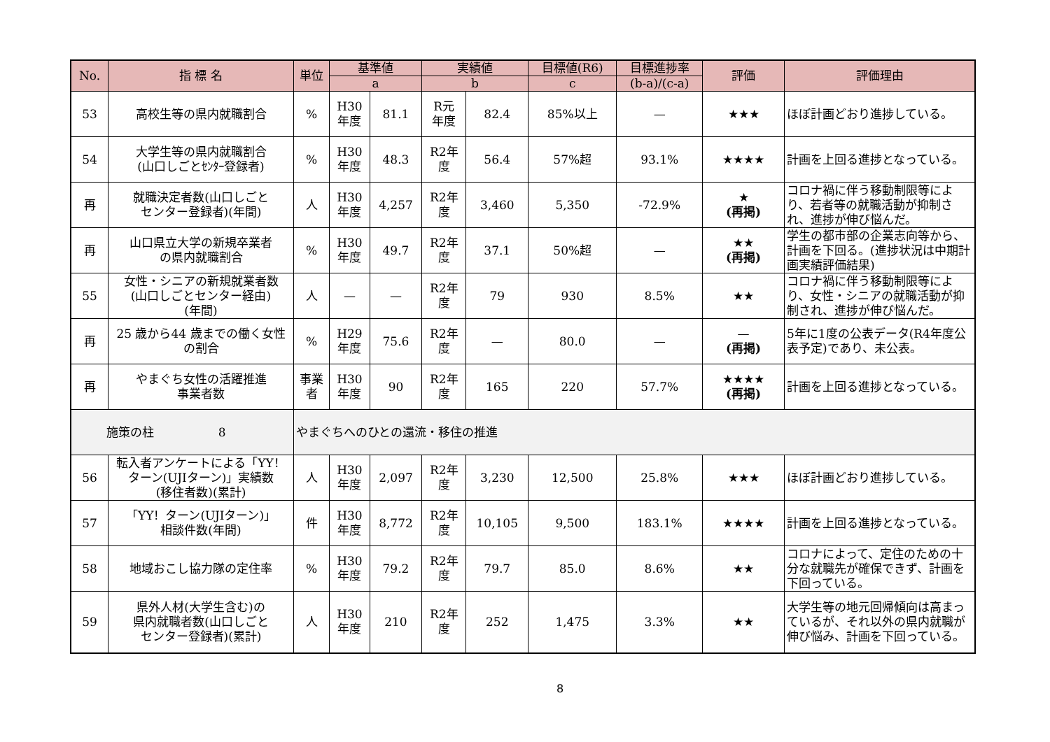| No. | 指 標 名 | 単位 | 基準値 | | 実績値 | | 目標値(R6) | 目標進捗率 | 評価 | 評価理由 |
| --- | --- | --- | --- | --- | --- | --- | --- | --- | --- | --- |
| | | | a | | b | | c | (b-a)/(c-a) | | |
| 53 | 高校生等の県内就職割合 | % | H30 年度 | 81.1 | R元 年度 | 82.4 | 85%以上 | — | ★★★ | ほぼ計画どおり進捗している。 |
| 54 | 大学生等の県内就職割合 (山口しごとｾﾝﾀｰ登録者) | % | H30 年度 | 48.3 | R2年 度 | 56.4 | 57%超 | 93.1% | ★★★★ | 計画を上回る進捗となっている。 |
| 再 | 就職決定者数(山口しごと センター登録者)(年間) | 人 | H30 年度 | 4,257 | R2年 度 | 3,460 | 5,350 | -72.9% | ★ (再掲) | コロナ禍に伴う移動制限等により、若者等の就職活動が抑制され、進捗が伸び悩んだ。 |
| 再 | 山口県立大学の新規卒業者 の県内就職割合 | % | H30 年度 | 49.7 | R2年 度 | 37.1 | 50%超 | — | ★★ (再掲) | 学生の都市部の企業志向等から、計画を下回る。(進捗状況は中期計画実績評価結果) |
| 55 | 女性・シニアの新規就業者数 (山口しごとセンター経由) (年間) | 人 | — | — | R2年 度 | 79 | 930 | 8.5% | ★★ | コロナ禍に伴う移動制限等により、女性・シニアの就職活動が抑制され、進捗が伸び悩んだ。 |
| 再 | 25 歳から44 歳までの働く女性 の割合 | % | H29 年度 | 75.6 | R2年 度 | — | 80.0 | — | — (再掲) | 5年に1度の公表データ(R4年度公表予定)であり、未公表。 |
| 再 | やまぐち女性の活躍推進 事業者数 | 事業 者 | H30 年度 | 90 | R2年 度 | 165 | 220 | 57.7% | ★★★★ (再掲) | 計画を上回る進捗となっている。 |
| 施策の柱 8 | | やまぐちへのひとの還流・移住の推進 | | | | | | | | |
| 56 | 転入者アンケートによる「YY！ ターン(UJIターン)」実績数 (移住者数)(累計) | 人 | H30 年度 | 2,097 | R2年 度 | 3,230 | 12,500 | 25.8% | ★★★ | ほぼ計画どおり進捗している。 |
| 57 | 「YY！ターン(UJIターン)」 相談件数(年間) | 件 | H30 年度 | 8,772 | R2年 度 | 10,105 | 9,500 | 183.1% | ★★★★ | 計画を上回る進捗となっている。 |
| 58 | 地域おこし協力隊の定住率 | % | H30 年度 | 79.2 | R2年 度 | 79.7 | 85.0 | 8.6% | ★★ | コロナによって、定住のための十分な就職先が確保できず、計画を下回っている。 |
| 59 | 県外人材(大学生含む)の 県内就職者数(山口しごと センター登録者)(累計) | 人 | H30 年度 | 210 | R2年 度 | 252 | 1,475 | 3.3% | ★★ | 大学生等の地元回帰傾向は高まっているが、それ以外の県内就職が伸び悩み、計画を下回っている。 |
8